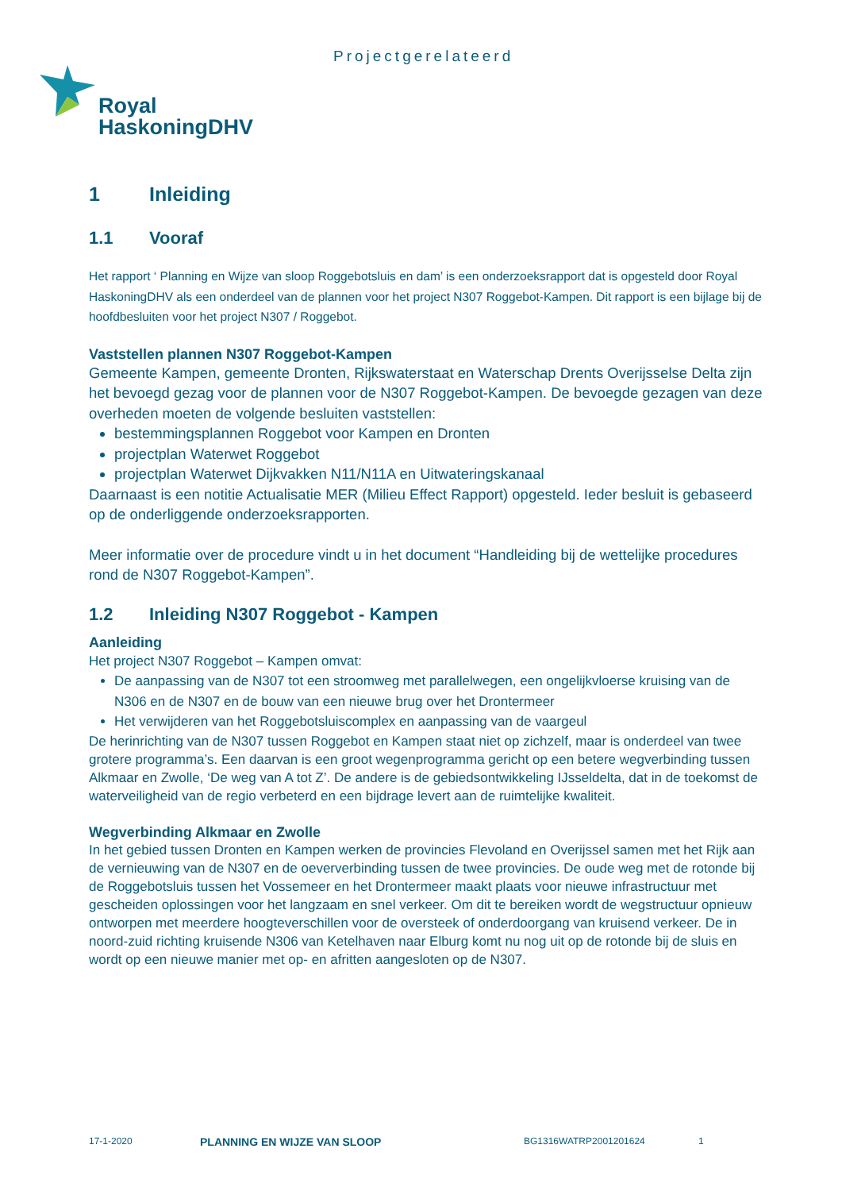Projectgerelateerd
Royal
HaskoningDHV
1 Inleiding
1.1 Vooraf
Het rapport ‘ Planning en Wijze van sloop Roggebotsluis en dam’ is een onderzoeksrapport dat is opgesteld door Royal HaskoningDHV als een onderdeel van de plannen voor het project N307 Roggebot-Kampen. Dit rapport is een bijlage bij de hoofdbesluiten voor het project N307 / Roggebot.
Vaststellen plannen N307 Roggebot-Kampen
Gemeente Kampen, gemeente Dronten, Rijkswaterstaat en Waterschap Drents Overijsselse Delta zijn het bevoegd gezag voor de plannen voor de N307 Roggebot-Kampen. De bevoegde gezagen van deze overheden moeten de volgende besluiten vaststellen:
bestemmingsplannen Roggebot voor Kampen en Dronten
projectplan Waterwet Roggebot
projectplan Waterwet Dijkvakken N11/N11A en Uitwateringskanaal
Daarnaast is een notitie Actualisatie MER (Milieu Effect Rapport) opgesteld. Ieder besluit is gebaseerd op de onderliggende onderzoeksrapporten.
Meer informatie over de procedure vindt u in het document “Handleiding bij de wettelijke procedures rond de N307 Roggebot-Kampen”.
1.2 Inleiding N307 Roggebot - Kampen
Aanleiding
Het project N307 Roggebot – Kampen omvat:
De aanpassing van de N307 tot een stroomweg met parallelwegen, een ongelijkvloerse kruising van de N306 en de N307 en de bouw van een nieuwe brug over het Drontermeer
Het verwijderen van het Roggebotsluiscomplex en aanpassing van de vaargeul
De herinrichting van de N307 tussen Roggebot en Kampen staat niet op zichzelf, maar is onderdeel van twee grotere programma’s. Een daarvan is een groot wegenprogramma gericht op een betere wegverbinding tussen Alkmaar en Zwolle, ‘De weg van A tot Z’. De andere is de gebiedsontwikkeling IJsseldelta, dat in de toekomst de waterveiligheid van de regio verbeterd en een bijdrage levert aan de ruimtelijke kwaliteit.
Wegverbinding Alkmaar en Zwolle
In het gebied tussen Dronten en Kampen werken de provincies Flevoland en Overijssel samen met het Rijk aan de vernieuwing van de N307 en de oeververbinding tussen de twee provincies. De oude weg met de rotonde bij de Roggebotsluis tussen het Vossemeer en het Drontermeer maakt plaats voor nieuwe infrastructuur met gescheiden oplossingen voor het langzaam en snel verkeer. Om dit te bereiken wordt de wegstructuur opnieuw ontworpen met meerdere hoogteverschillen voor de oversteek of onderdoorgang van kruisend verkeer. De in noord-zuid richting kruisende N306 van Ketelhaven naar Elburg komt nu nog uit op de rotonde bij de sluis en wordt op een nieuwe manier met op- en afritten aangesloten op de N307.
17-1-2020 PLANNING EN WIJZE VAN SLOOP BG1316WATRP2001201624 1